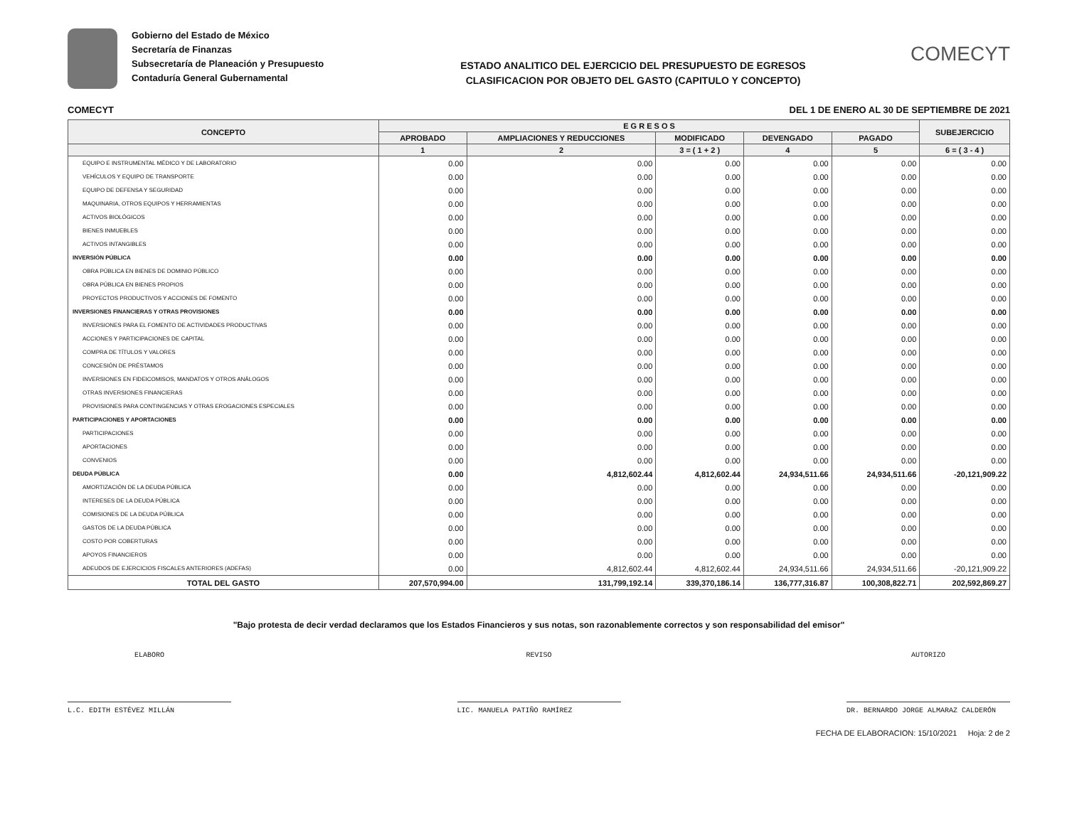Gobierno del Estado de México
Secretaría de Finanzas
Subsecretaría de Planeación y Presupuesto
Contaduría General Gubernamental
ESTADO ANALITICO DEL EJERCICIO DEL PRESUPUESTO DE EGRESOS
CLASIFICACION POR OBJETO DEL GASTO (CAPITULO Y CONCEPTO)
COMECYT
COMECYT DEL 1 DE ENERO AL 30 DE SEPTIEMBRE DE 2021
| CONCEPTO | E G R E S O S | | | | | SUBEJERCICIO |
| --- | --- | --- | --- | --- | --- | --- |
| | APROBADO | AMPLIACIONES Y REDUCCIONES | MODIFICADO | DEVENGADO | PAGADO | |
| | 1 | 2 | 3 = ( 1 + 2 ) | 4 | 5 | 6 = ( 3 - 4 ) |
| EQUIPO E INSTRUMENTAL MÉDICO Y DE LABORATORIO | 0.00 | 0.00 | 0.00 | 0.00 | 0.00 | 0.00 |
| VEHÍCULOS Y EQUIPO DE TRANSPORTE | 0.00 | 0.00 | 0.00 | 0.00 | 0.00 | 0.00 |
| EQUIPO DE DEFENSA Y SEGURIDAD | 0.00 | 0.00 | 0.00 | 0.00 | 0.00 | 0.00 |
| MAQUINARIA, OTROS EQUIPOS Y HERRAMIENTAS | 0.00 | 0.00 | 0.00 | 0.00 | 0.00 | 0.00 |
| ACTIVOS BIOLÓGICOS | 0.00 | 0.00 | 0.00 | 0.00 | 0.00 | 0.00 |
| BIENES INMUEBLES | 0.00 | 0.00 | 0.00 | 0.00 | 0.00 | 0.00 |
| ACTIVOS INTANGIBLES | 0.00 | 0.00 | 0.00 | 0.00 | 0.00 | 0.00 |
| INVERSIÓN PÚBLICA | 0.00 | 0.00 | 0.00 | 0.00 | 0.00 | 0.00 |
| OBRA PÚBLICA EN BIENES DE DOMINIO PÚBLICO | 0.00 | 0.00 | 0.00 | 0.00 | 0.00 | 0.00 |
| OBRA PÚBLICA EN BIENES PROPIOS | 0.00 | 0.00 | 0.00 | 0.00 | 0.00 | 0.00 |
| PROYECTOS PRODUCTIVOS Y ACCIONES DE FOMENTO | 0.00 | 0.00 | 0.00 | 0.00 | 0.00 | 0.00 |
| INVERSIONES FINANCIERAS Y OTRAS PROVISIONES | 0.00 | 0.00 | 0.00 | 0.00 | 0.00 | 0.00 |
| INVERSIONES PARA EL FOMENTO DE ACTIVIDADES PRODUCTIVAS | 0.00 | 0.00 | 0.00 | 0.00 | 0.00 | 0.00 |
| ACCIONES Y PARTICIPACIONES DE CAPITAL | 0.00 | 0.00 | 0.00 | 0.00 | 0.00 | 0.00 |
| COMPRA DE TÍTULOS Y VALORES | 0.00 | 0.00 | 0.00 | 0.00 | 0.00 | 0.00 |
| CONCESIÓN DE PRÉSTAMOS | 0.00 | 0.00 | 0.00 | 0.00 | 0.00 | 0.00 |
| INVERSIONES EN FIDEICOMISOS, MANDATOS Y OTROS ANÁLOGOS | 0.00 | 0.00 | 0.00 | 0.00 | 0.00 | 0.00 |
| OTRAS INVERSIONES FINANCIERAS | 0.00 | 0.00 | 0.00 | 0.00 | 0.00 | 0.00 |
| PROVISIONES PARA CONTINGENCIAS Y OTRAS EROGACIONES ESPECIALES | 0.00 | 0.00 | 0.00 | 0.00 | 0.00 | 0.00 |
| PARTICIPACIONES Y APORTACIONES | 0.00 | 0.00 | 0.00 | 0.00 | 0.00 | 0.00 |
| PARTICIPACIONES | 0.00 | 0.00 | 0.00 | 0.00 | 0.00 | 0.00 |
| APORTACIONES | 0.00 | 0.00 | 0.00 | 0.00 | 0.00 | 0.00 |
| CONVENIOS | 0.00 | 0.00 | 0.00 | 0.00 | 0.00 | 0.00 |
| DEUDA PÚBLICA | 0.00 | 4,812,602.44 | 4,812,602.44 | 24,934,511.66 | 24,934,511.66 | -20,121,909.22 |
| AMORTIZACIÓN DE LA DEUDA PÚBLICA | 0.00 | 0.00 | 0.00 | 0.00 | 0.00 | 0.00 |
| INTERESES DE LA DEUDA PÚBLICA | 0.00 | 0.00 | 0.00 | 0.00 | 0.00 | 0.00 |
| COMISIONES DE LA DEUDA PÚBLICA | 0.00 | 0.00 | 0.00 | 0.00 | 0.00 | 0.00 |
| GASTOS DE LA DEUDA PÚBLICA | 0.00 | 0.00 | 0.00 | 0.00 | 0.00 | 0.00 |
| COSTO POR COBERTURAS | 0.00 | 0.00 | 0.00 | 0.00 | 0.00 | 0.00 |
| APOYOS FINANCIEROS | 0.00 | 0.00 | 0.00 | 0.00 | 0.00 | 0.00 |
| ADEUDOS DE EJERCICIOS FISCALES ANTERIORES (ADEFAS) | 0.00 | 4,812,602.44 | 4,812,602.44 | 24,934,511.66 | 24,934,511.66 | -20,121,909.22 |
| TOTAL DEL GASTO | 207,570,994.00 | 131,799,192.14 | 339,370,186.14 | 136,777,316.87 | 100,308,822.71 | 202,592,869.27 |
"Bajo protesta de decir verdad declaramos que los Estados Financieros y sus notas, son razonablemente correctos y son responsabilidad del emisor"
ELABORO
L.C. EDITH ESTÉVEZ MILLÁN
REVISO
LIC. MANUELA PATIÑO RAMÍREZ
AUTORIZO
DR. BERNARDO JORGE ALMARAZ CALDERÓN
FECHA DE ELABORACION: 15/10/2021 Hoja: 2 de 2